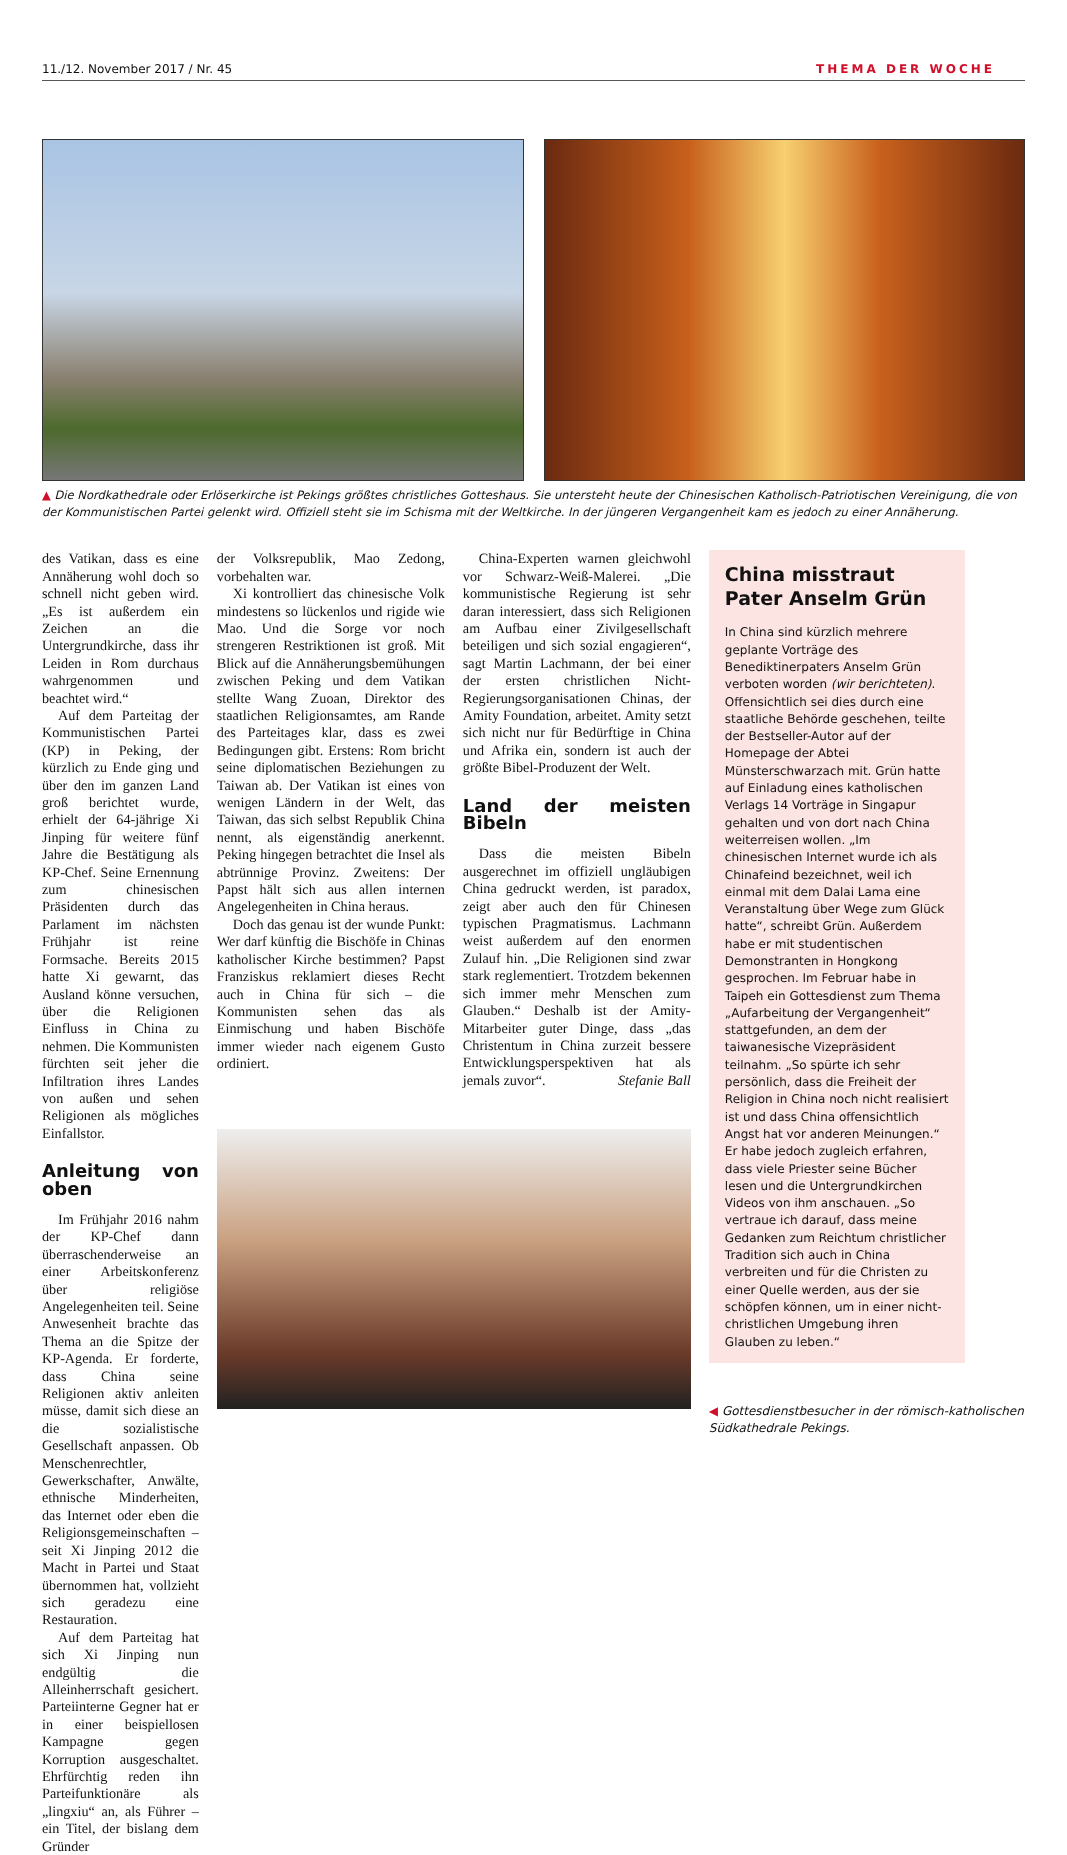11./12. November 2017 / Nr. 45 THEMA DER WOCHE
▲ Die Nordkathedrale oder Erlöserkirche ist Pekings größtes christliches Gotteshaus. Sie untersteht heute der Chinesischen Katholisch-Patriotischen Vereinigung, die von der Kommunistischen Partei gelenkt wird. Offiziell steht sie im Schisma mit der Weltkirche. In der jüngeren Vergangenheit kam es jedoch zu einer Annäherung.
des Vatikan, dass es eine Annäherung wohl doch so schnell nicht geben wird. „Es ist außerdem ein Zeichen an die Untergrundkirche, dass ihr Leiden in Rom durchaus wahrgenommen und beachtet wird.“
Auf dem Parteitag der Kommunistischen Partei (KP) in Peking, der kürzlich zu Ende ging und über den im ganzen Land groß berichtet wurde, erhielt der 64-jährige Xi Jinping für weitere fünf Jahre die Bestätigung als KP-Chef. Seine Ernennung zum chinesischen Präsidenten durch das Parlament im nächsten Frühjahr ist reine Formsache. Bereits 2015 hatte Xi gewarnt, das Ausland könne versuchen, über die Religionen Einfluss in China zu nehmen. Die Kommunisten fürchten seit jeher die Infiltration ihres Landes von außen und sehen Religionen als mögliches Einfallstor.
Anleitung von oben
Im Frühjahr 2016 nahm der KP-Chef dann überraschenderweise an einer Arbeitskonferenz über religiöse Angelegenheiten teil. Seine Anwesenheit brachte das Thema an die Spitze der KP-Agenda. Er forderte, dass China seine Religionen aktiv anleiten müsse, damit sich diese an die sozialistische Gesellschaft anpassen. Ob Menschenrechtler, Gewerkschafter, Anwälte, ethnische Minderheiten, das Internet oder eben die Religionsgemeinschaften – seit Xi Jinping 2012 die Macht in Partei und Staat übernommen hat, vollzieht sich geradezu eine Restauration.
Auf dem Parteitag hat sich Xi Jinping nun endgültig die Alleinherrschaft gesichert. Parteiinterne Gegner hat er in einer beispiellosen Kampagne gegen Korruption ausgeschaltet. Ehrfürchtig reden ihn Parteifunktionäre als „lingxiu“ an, als Führer – ein Titel, der bislang dem Gründer
der Volksrepublik, Mao Zedong, vorbehalten war.
Xi kontrolliert das chinesische Volk mindestens so lückenlos und rigide wie Mao. Und die Sorge vor noch strengeren Restriktionen ist groß. Mit Blick auf die Annäherungsbemühungen zwischen Peking und dem Vatikan stellte Wang Zuoan, Direktor des staatlichen Religionsamtes, am Rande des Parteitages klar, dass es zwei Bedingungen gibt. Erstens: Rom bricht seine diplomatischen Beziehungen zu Taiwan ab. Der Vatikan ist eines von wenigen Ländern in der Welt, das Taiwan, das sich selbst Republik China nennt, als eigenständig anerkennt. Peking hingegen betrachtet die Insel als abtrünnige Provinz. Zweitens: Der Papst hält sich aus allen internen Angelegenheiten in China heraus.
Doch das genau ist der wunde Punkt: Wer darf künftig die Bischöfe in Chinas katholischer Kirche bestimmen? Papst Franziskus reklamiert dieses Recht auch in China für sich – die Kommunisten sehen das als Einmischung und haben Bischöfe immer wieder nach eigenem Gusto ordiniert.
China-Experten warnen gleichwohl vor Schwarz-Weiß-Malerei. „Die kommunistische Regierung ist sehr daran interessiert, dass sich Religionen am Aufbau einer Zivilgesellschaft beteiligen und sich sozial engagieren“, sagt Martin Lachmann, der bei einer der ersten christlichen Nicht-Regierungsorganisationen Chinas, der Amity Foundation, arbeitet. Amity setzt sich nicht nur für Bedürftige in China und Afrika ein, sondern ist auch der größte Bibel-Produzent der Welt.
Land der meisten Bibeln
Dass die meisten Bibeln ausgerechnet im offiziell ungläubigen China gedruckt werden, ist paradox, zeigt aber auch den für Chinesen typischen Pragmatismus. Lachmann weist außerdem auf den enormen Zulauf hin. „Die Religionen sind zwar stark reglementiert. Trotzdem bekennen sich immer mehr Menschen zum Glauben.“ Deshalb ist der Amity-Mitarbeiter guter Dinge, dass „das Christentum in China zurzeit bessere Entwicklungsperspektiven hat als jemals zuvor“. Stefanie Ball
China misstraut Pater Anselm Grün
In China sind kürzlich mehrere geplante Vorträge des Benediktinerpaters Anselm Grün verboten worden (wir berichteten). Offensichtlich sei dies durch eine staatliche Behörde geschehen, teilte der Bestseller-Autor auf der Homepage der Abtei Münsterschwarzach mit. Grün hatte auf Einladung eines katholischen Verlags 14 Vorträge in Singapur gehalten und von dort nach China weiterreisen wollen. „Im chinesischen Internet wurde ich als Chinafeind bezeichnet, weil ich einmal mit dem Dalai Lama eine Veranstaltung über Wege zum Glück hatte“, schreibt Grün. Außerdem habe er mit studentischen Demonstranten in Hongkong gesprochen. Im Februar habe in Taipeh ein Gottesdienst zum Thema „Aufarbeitung der Vergangenheit“ stattgefunden, an dem der taiwanesische Vizepräsident teilnahm. „So spürte ich sehr persönlich, dass die Freiheit der Religion in China noch nicht realisiert ist und dass China offensichtlich Angst hat vor anderen Meinungen.“ Er habe jedoch zugleich erfahren, dass viele Priester seine Bücher lesen und die Untergrundkirchen Videos von ihm anschauen. „So vertraue ich darauf, dass meine Gedanken zum Reichtum christlicher Tradition sich auch in China verbreiten und für die Christen zu einer Quelle werden, aus der sie schöpfen können, um in einer nicht-christlichen Umgebung ihren Glauben zu leben.“
◀ Gottesdienstbesucher in der römisch-katholischen Südkathedrale Pekings.